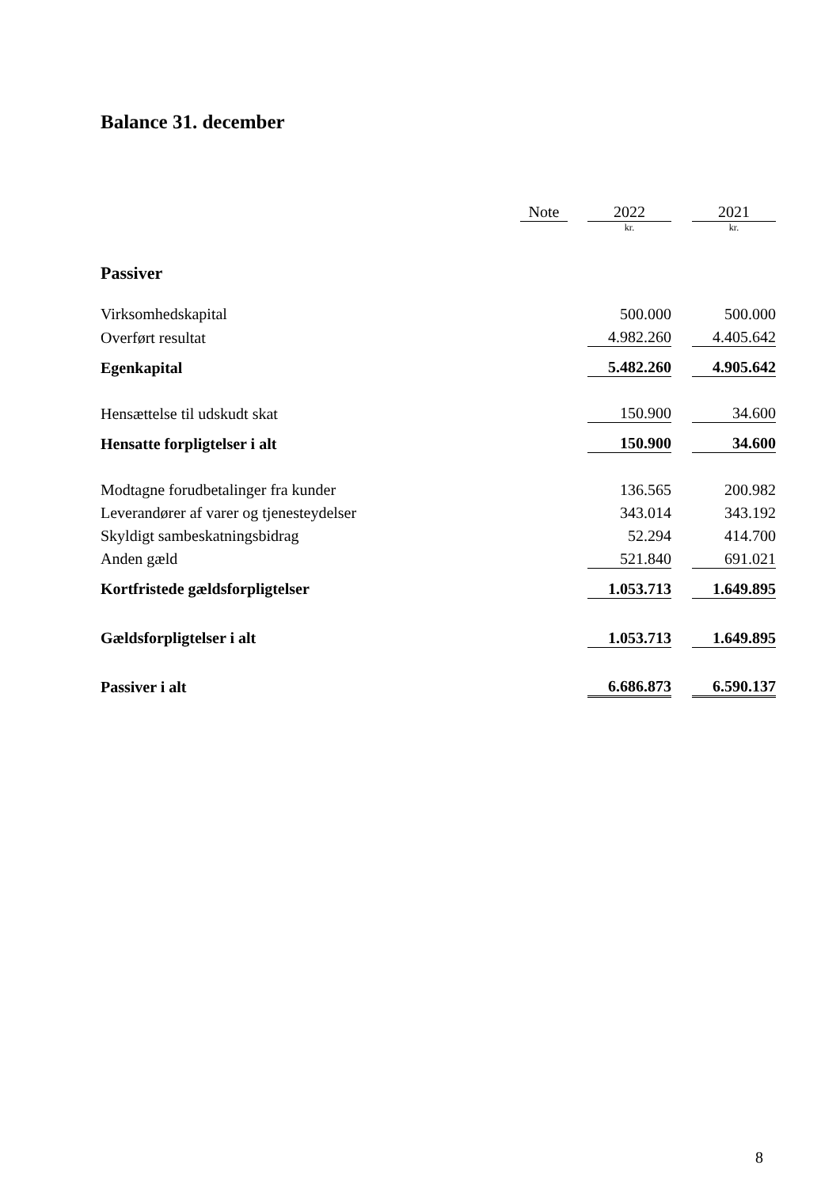Balance 31. december
| | Note | | 2022 | | 2021 |
| | | | kr. | | kr. |
| Passiver | | | | | |
| Virksomhedskapital | | | 500.000 | | 500.000 |
| Overført resultat | | | 4.982.260 | | 4.405.642 |
| Egenkapital | | | 5.482.260 | | 4.905.642 |
| Hensættelse til udskudt skat | | | 150.900 | | 34.600 |
| Hensatte forpligtelser i alt | | | 150.900 | | 34.600 |
| Modtagne forudbetalinger fra kunder | | | 136.565 | | 200.982 |
| Leverandører af varer og tjenesteydelser | | | 343.014 | | 343.192 |
| Skyldigt sambeskatningsbidrag | | | 52.294 | | 414.700 |
| Anden gæld | | | 521.840 | | 691.021 |
| Kortfristede gældsforpligtelser | | | 1.053.713 | | 1.649.895 |
| Gældsforpligtelser i alt | | | 1.053.713 | | 1.649.895 |
| Passiver i alt | | | 6.686.873 | | 6.590.137 |
8